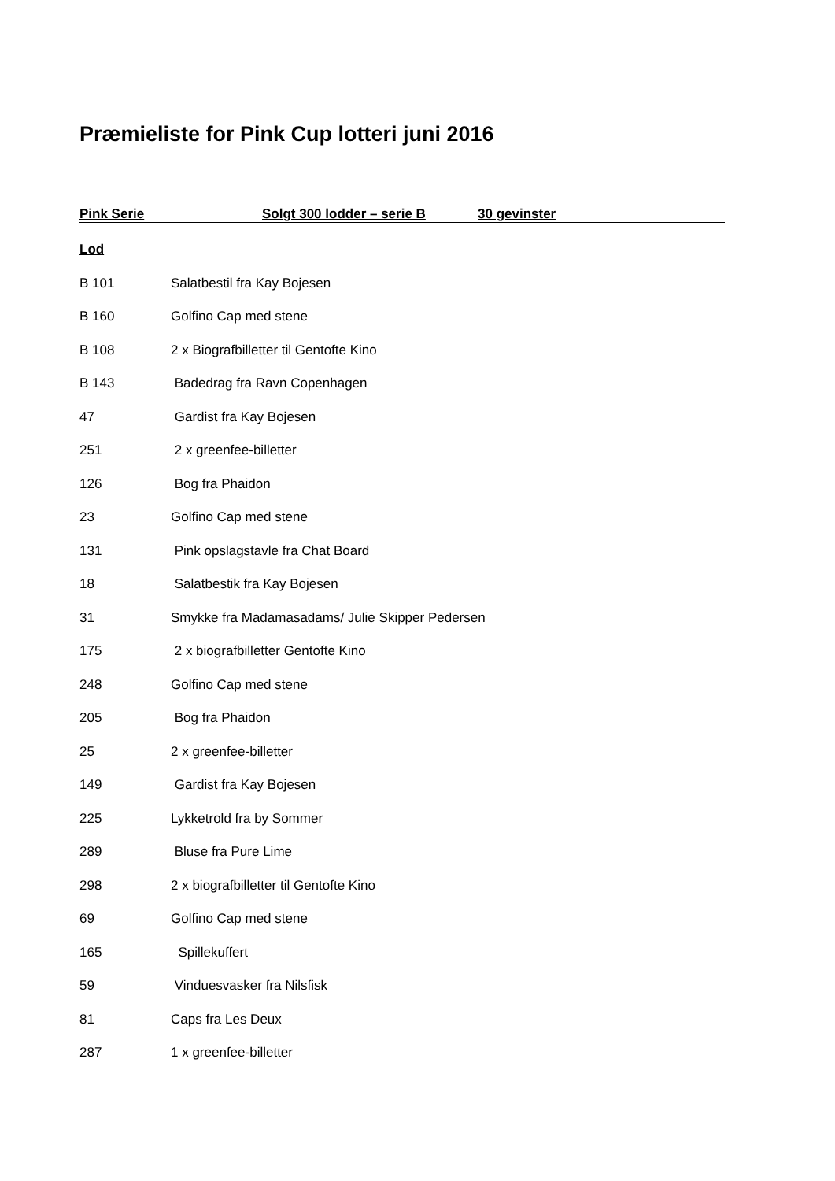Præmieliste for Pink Cup lotteri juni 2016
Pink Serie Solgt 300 lodder – serie B 30 gevinster
Lod
B 101 Salatbestil fra Kay Bojesen
B 160 Golfino Cap med stene
B 108 2 x Biografbilletter til Gentofte Kino
B 143 Badedrag fra Ravn Copenhagen
47 Gardist fra Kay Bojesen
251 2 x greenfee-billetter
126 Bog fra Phaidon
23 Golfino Cap med stene
131 Pink opslagstavle fra Chat Board
18 Salatbestik fra Kay Bojesen
31 Smykke fra Madamasadams/ Julie Skipper Pedersen
175 2 x biografbilletter Gentofte Kino
248 Golfino Cap med stene
205 Bog fra Phaidon
25 2 x greenfee-billetter
149 Gardist fra Kay Bojesen
225 Lykketrold fra by Sommer
289 Bluse fra Pure Lime
298 2 x biografbilletter til Gentofte Kino
69 Golfino Cap med stene
165 Spillekuffert
59 Vinduesvasker fra Nilsfisk
81 Caps fra Les Deux
287 1 x greenfee-billetter